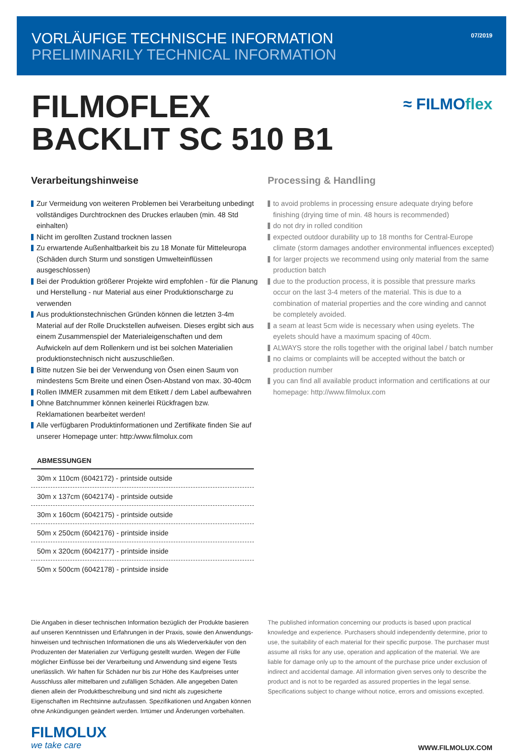VORLÄUFIGE TECHNISCHE INFORMATION
PRELIMINARILY TECHNICAL INFORMATION
07/2019
FILMOFLEX
BACKLIT SC 510 B1
≈ FILMOflex
Verarbeitungshinweise
Zur Vermeidung von weiteren Problemen bei Verarbeitung unbedingt vollständiges Durchtrocknen des Druckes erlauben (min. 48 Std einhalten)
Nicht im gerollten Zustand trocknen lassen
Zu erwartende Außenhaltbarkeit bis zu 18 Monate für Mitteleuropa (Schäden durch Sturm und sonstigen Umwelteinflüssen ausgeschlossen)
Bei der Produktion größerer Projekte wird empfohlen - für die Planung und Herstellung - nur Material aus einer Produktionscharge zu verwenden
Aus produktionstechnischen Gründen können die letzten 3-4m Material auf der Rolle Druckstellen aufweisen. Dieses ergibt sich aus einem Zusammenspiel der Materialeigenschaften und dem Aufwickeln auf dem Rollenkern und ist bei solchen Materialien produktionstechnisch nicht auszuschließen.
Bitte nutzen Sie bei der Verwendung von Ösen einen Saum von mindestens 5cm Breite und einen Ösen-Abstand von max. 30-40cm
Rollen IMMER zusammen mit dem Etikett / dem Label aufbewahren
Ohne Batchnummer können keinerlei Rückfragen bzw. Reklamationen bearbeitet werden!
Alle verfügbaren Produktinformationen und Zertifikate finden Sie auf unserer Homepage unter: http:/www.filmolux.com
ABMESSUNGEN
| 30m x 110cm (6042172) - printside outside |
| 30m x 137cm (6042174) - printside outside |
| 30m x 160cm (6042175) - printside outside |
| 50m x 250cm (6042176) - printside inside |
| 50m x 320cm (6042177) - printside inside |
| 50m x 500cm (6042178) - printside inside |
Processing & Handling
to avoid problems in processing ensure adequate drying before finishing (drying time of min. 48 hours is recommended)
do not dry in rolled condition
expected outdoor durability up to 18 months for Central-Europe climate (storm damages andother environmental influences excepted)
for larger projects we recommend using only material from the same production batch
due to the production process, it is possible that pressure marks occur on the last 3-4 meters of the material. This is due to a combination of material properties and the core winding and cannot be completely avoided.
a seam at least 5cm wide is necessary when using eyelets. The eyelets should have a maximum spacing of 40cm.
ALWAYS store the rolls together with the original label / batch number
no claims or complaints will be accepted without the batch or production number
you can find all available product information and certifications at our homepage: http://www.filmolux.com
Die Angaben in dieser technischen Information bezüglich der Produkte basieren auf unseren Kenntnissen und Erfahrungen in der Praxis, sowie den Anwendungs-hinweisen und technischen Informationen die uns als Wiederverkäufer von den Produzenten der Materialien zur Verfügung gestellt wurden. Wegen der Fülle möglicher Einflüsse bei der Verarbeitung und Anwendung sind eigene Tests unerlässlich. Wir haften für Schäden nur bis zur Höhe des Kaufpreises unter Ausschluss aller mittelbaren und zufälligen Schäden. Alle angegeben Daten dienen allein der Produktbeschreibung und sind nicht als zugesicherte Eigenschaften im Rechtsinne aufzufassen. Spezifikationen und Angaben können ohne Ankündigungen geändert werden. Irrtümer und Änderungen vorbehalten.
The published information concerning our products is based upon practical knowledge and experience. Purchasers should independently determine, prior to use, the suitability of each material for their specific purpose. The purchaser must assume all risks for any use, operation and application of the material. We are liable for damage only up to the amount of the purchase price under exclusion of indirect and accidental damage. All information given serves only to describe the product and is not to be regarded as assured properties in the legal sense. Specifications subject to change without notice, errors and omissions excepted.
FILMOLUX
we take care
WWW.FILMOLUX.COM